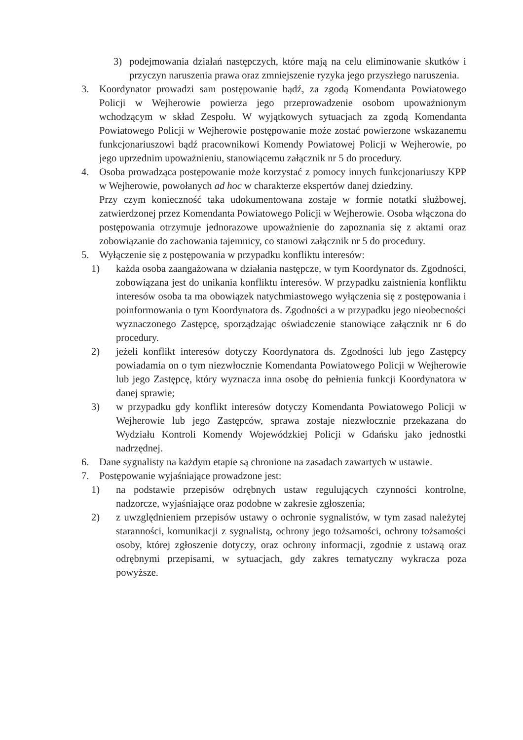3) podejmowania działań następczych, które mają na celu eliminowanie skutków i przyczyn naruszenia prawa oraz zmniejszenie ryzyka jego przyszłego naruszenia.
3. Koordynator prowadzi sam postępowanie bądź, za zgodą Komendanta Powiatowego Policji w Wejherowie powierza jego przeprowadzenie osobom upoważnionym wchodzącym w skład Zespołu. W wyjątkowych sytuacjach za zgodą Komendanta Powiatowego Policji w Wejherowie postępowanie może zostać powierzone wskazanemu funkcjonariuszowi bądź pracownikowi Komendy Powiatowej Policji w Wejherowie, po jego uprzednim upoważnieniu, stanowiącemu załącznik nr 5 do procedury.
4. Osoba prowadząca postępowanie może korzystać z pomocy innych funkcjonariuszy KPP w Wejherowie, powołanych ad hoc w charakterze ekspertów danej dziedziny.
Przy czym konieczność taka udokumentowana zostaje w formie notatki służbowej, zatwierdzonej przez Komendanta Powiatowego Policji w Wejherowie. Osoba włączona do postępowania otrzymuje jednorazowe upoważnienie do zapoznania się z aktami oraz zobowiązanie do zachowania tajemnicy, co stanowi załącznik nr 5 do procedury.
5. Wyłączenie się z postępowania w przypadku konfliktu interesów:
1) każda osoba zaangażowana w działania następcze, w tym Koordynator ds. Zgodności, zobowiązana jest do unikania konfliktu interesów. W przypadku zaistnienia konfliktu interesów osoba ta ma obowiązek natychmiastowego wyłączenia się z postępowania i poinformowania o tym Koordynatora ds. Zgodności a w przypadku jego nieobecności wyznaczonego Zastępcę, sporządzając oświadczenie stanowiące załącznik nr 6 do procedury.
2) jeżeli konflikt interesów dotyczy Koordynatora ds. Zgodności lub jego Zastępcy powiadamia on o tym niezwłocznie Komendanta Powiatowego Policji w Wejherowie lub jego Zastępcę, który wyznacza inna osobę do pełnienia funkcji Koordynatora w danej sprawie;
3) w przypadku gdy konflikt interesów dotyczy Komendanta Powiatowego Policji w Wejherowie lub jego Zastępców, sprawa zostaje niezwłocznie przekazana do Wydziału Kontroli Komendy Wojewódzkiej Policji w Gdańsku jako jednostki nadrzędnej.
6. Dane sygnalisty na każdym etapie są chronione na zasadach zawartych w ustawie.
7. Postępowanie wyjaśniające prowadzone jest:
1) na podstawie przepisów odrębnych ustaw regulujących czynności kontrolne, nadzorcze, wyjaśniające oraz podobne w zakresie zgłoszenia;
2) z uwzględnieniem przepisów ustawy o ochronie sygnalistów, w tym zasad należytej staranności, komunikacji z sygnalistą, ochrony jego tożsamości, ochrony tożsamości osoby, której zgłoszenie dotyczy, oraz ochrony informacji, zgodnie z ustawą oraz odrębnymi przepisami, w sytuacjach, gdy zakres tematyczny wykracza poza powyższe.